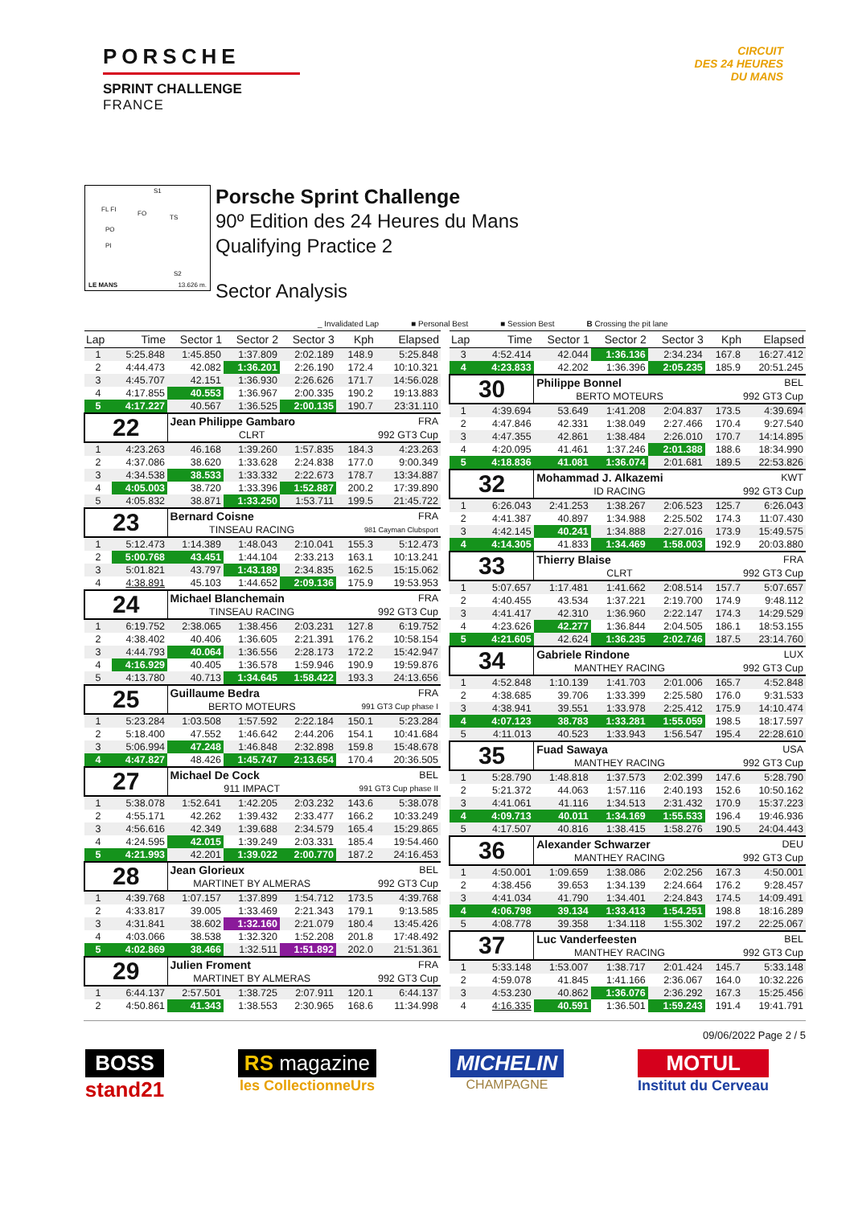PORSCHE
SPRINT CHALLENGE
FRANCE
CIRCUIT
DES 24 HEURES
DU MANS
S1
FL FI
FO
TS
PO
PI
S2
LE MANS 13.626 m.
Porsche Sprint Challenge
90º Edition des 24 Heures du Mans
Qualifying Practice 2
Sector Analysis
_ Invalidated Lap ■ Personal Best ■ Session Best B Crossing the pit lane
| Lap | Time | Sector 1 | Sector 2 | Sector 3 | Kph | Elapsed |
| --- | --- | --- | --- | --- | --- | --- |
| 1 | 5:25.848 | 1:45.850 | 1:37.809 | 2:02.189 | 148.9 | 5:25.848 |
| 2 | 4:44.473 | 42.082 | 1:36.201 | 2:26.190 | 172.4 | 10:10.321 |
| 3 | 4:45.707 | 42.151 | 1:36.930 | 2:26.626 | 171.7 | 14:56.028 |
| 4 | 4:17.855 | 40.553 | 1:36.967 | 2:00.335 | 190.2 | 19:13.883 |
| 5 | 4:17.227 | 40.567 | 1:36.525 | 2:00.135 | 190.7 | 23:31.110 |
| 22 | | Jean Philippe Gambaro | | | | FRA |
| | | CLRT | | | 992 GT3 Cup | |
| 1 | 4:23.263 | 46.168 | 1:39.260 | 1:57.835 | 184.3 | 4:23.263 |
| 2 | 4:37.086 | 38.620 | 1:33.628 | 2:24.838 | 177.0 | 9:00.349 |
| 3 | 4:34.538 | 38.533 | 1:33.332 | 2:22.673 | 178.7 | 13:34.887 |
| 4 | 4:05.003 | 38.720 | 1:33.396 | 1:52.887 | 200.2 | 17:39.890 |
| 5 | 4:05.832 | 38.871 | 1:33.250 | 1:53.711 | 199.5 | 21:45.722 |
| 23 | | Bernard Coisne | | | | FRA |
| | | TINSEAU RACING | | | 981 Cayman Clubsport | |
| 1 | 5:12.473 | 1:14.389 | 1:48.043 | 2:10.041 | 155.3 | 5:12.473 |
| 2 | 5:00.768 | 43.451 | 1:44.104 | 2:33.213 | 163.1 | 10:13.241 |
| 3 | 5:01.821 | 43.797 | 1:43.189 | 2:34.835 | 162.5 | 15:15.062 |
| 4 | 4:38.891 | 45.103 | 1:44.652 | 2:09.136 | 175.9 | 19:53.953 |
| 24 | | Michael Blanchemain | | | | FRA |
| | | TINSEAU RACING | | | 992 GT3 Cup | |
| 1 | 6:19.752 | 2:38.065 | 1:38.456 | 2:03.231 | 127.8 | 6:19.752 |
| 2 | 4:38.402 | 40.406 | 1:36.605 | 2:21.391 | 176.2 | 10:58.154 |
| 3 | 4:44.793 | 40.064 | 1:36.556 | 2:28.173 | 172.2 | 15:42.947 |
| 4 | 4:16.929 | 40.405 | 1:36.578 | 1:59.946 | 190.9 | 19:59.876 |
| 5 | 4:13.780 | 40.713 | 1:34.645 | 1:58.422 | 193.3 | 24:13.656 |
| 25 | | Guillaume Bedra | | | | FRA |
| | | BERTO MOTEURS | | | 991 GT3 Cup phase I | |
| 1 | 5:23.284 | 1:03.508 | 1:57.592 | 2:22.184 | 150.1 | 5:23.284 |
| 2 | 5:18.400 | 47.552 | 1:46.642 | 2:44.206 | 154.1 | 10:41.684 |
| 3 | 5:06.994 | 47.248 | 1:46.848 | 2:32.898 | 159.8 | 15:48.678 |
| 4 | 4:47.827 | 48.426 | 1:45.747 | 2:13.654 | 170.4 | 20:36.505 |
| 27 | | Michael De Cock | | | | BEL |
| | | 911 IMPACT | | | 991 GT3 Cup phase II | |
| 1 | 5:38.078 | 1:52.641 | 1:42.205 | 2:03.232 | 143.6 | 5:38.078 |
| 2 | 4:55.171 | 42.262 | 1:39.432 | 2:33.477 | 166.2 | 10:33.249 |
| 3 | 4:56.616 | 42.349 | 1:39.688 | 2:34.579 | 165.4 | 15:29.865 |
| 4 | 4:24.595 | 42.015 | 1:39.249 | 2:03.331 | 185.4 | 19:54.460 |
| 5 | 4:21.993 | 42.201 | 1:39.022 | 2:00.770 | 187.2 | 24:16.453 |
| 28 | | Jean Glorieux | | | | BEL |
| | | MARTINET BY ALMERAS | | | 992 GT3 Cup | |
| 1 | 4:39.768 | 1:07.157 | 1:37.899 | 1:54.712 | 173.5 | 4:39.768 |
| 2 | 4:33.817 | 39.005 | 1:33.469 | 2:21.343 | 179.1 | 9:13.585 |
| 3 | 4:31.841 | 38.602 | 1:32.160 | 2:21.079 | 180.4 | 13:45.426 |
| 4 | 4:03.066 | 38.538 | 1:32.320 | 1:52.208 | 201.8 | 17:48.492 |
| 5 | 4:02.869 | 38.466 | 1:32.511 | 1:51.892 | 202.0 | 21:51.361 |
| 29 | | Julien Froment | | | | FRA |
| | | MARTINET BY ALMERAS | | | 992 GT3 Cup | |
| 1 | 6:44.137 | 2:57.501 | 1:38.725 | 2:07.911 | 120.1 | 6:44.137 |
| 2 | 4:50.861 | 41.343 | 1:38.553 | 2:30.965 | 168.6 | 11:34.998 |
| Lap | Time | Sector 1 | Sector 2 | Sector 3 | Kph | Elapsed |
| --- | --- | --- | --- | --- | --- | --- |
| 3 | 4:52.414 | 42.044 | 1:36.136 | 2:34.234 | 167.8 | 16:27.412 |
| 4 | 4:23.833 | 42.202 | 1:36.396 | 2:05.235 | 185.9 | 20:51.245 |
| 30 | | Philippe Bonnel | | | | BEL |
| | | BERTO MOTEURS | | | 992 GT3 Cup | |
| 1 | 4:39.694 | 53.649 | 1:41.208 | 2:04.837 | 173.5 | 4:39.694 |
| 2 | 4:47.846 | 42.331 | 1:38.049 | 2:27.466 | 170.4 | 9:27.540 |
| 3 | 4:47.355 | 42.861 | 1:38.484 | 2:26.010 | 170.7 | 14:14.895 |
| 4 | 4:20.095 | 41.461 | 1:37.246 | 2:01.388 | 188.6 | 18:34.990 |
| 5 | 4:18.836 | 41.081 | 1:36.074 | 2:01.681 | 189.5 | 22:53.826 |
| 32 | | Mohammad J. Alkazemi | | | | KWT |
| | | ID RACING | | | 992 GT3 Cup | |
| 1 | 6:26.043 | 2:41.253 | 1:38.267 | 2:06.523 | 125.7 | 6:26.043 |
| 2 | 4:41.387 | 40.897 | 1:34.988 | 2:25.502 | 174.3 | 11:07.430 |
| 3 | 4:42.145 | 40.241 | 1:34.888 | 2:27.016 | 173.9 | 15:49.575 |
| 4 | 4:14.305 | 41.833 | 1:34.469 | 1:58.003 | 192.9 | 20:03.880 |
| 33 | | Thierry Blaise | | | | FRA |
| | | CLRT | | | 992 GT3 Cup | |
| 1 | 5:07.657 | 1:17.481 | 1:41.662 | 2:08.514 | 157.7 | 5:07.657 |
| 2 | 4:40.455 | 43.534 | 1:37.221 | 2:19.700 | 174.9 | 9:48.112 |
| 3 | 4:41.417 | 42.310 | 1:36.960 | 2:22.147 | 174.3 | 14:29.529 |
| 4 | 4:23.626 | 42.277 | 1:36.844 | 2:04.505 | 186.1 | 18:53.155 |
| 5 | 4:21.605 | 42.624 | 1:36.235 | 2:02.746 | 187.5 | 23:14.760 |
| 34 | | Gabriele Rindone | | | | LUX |
| | | MANTHEY RACING | | | 992 GT3 Cup | |
| 1 | 4:52.848 | 1:10.139 | 1:41.703 | 2:01.006 | 165.7 | 4:52.848 |
| 2 | 4:38.685 | 39.706 | 1:33.399 | 2:25.580 | 176.0 | 9:31.533 |
| 3 | 4:38.941 | 39.551 | 1:33.978 | 2:25.412 | 175.9 | 14:10.474 |
| 4 | 4:07.123 | 38.783 | 1:33.281 | 1:55.059 | 198.5 | 18:17.597 |
| 5 | 4:11.013 | 40.523 | 1:33.943 | 1:56.547 | 195.4 | 22:28.610 |
| 35 | | Fuad Sawaya | | | | USA |
| | | MANTHEY RACING | | | 992 GT3 Cup | |
| 1 | 5:28.790 | 1:48.818 | 1:37.573 | 2:02.399 | 147.6 | 5:28.790 |
| 2 | 5:21.372 | 44.063 | 1:57.116 | 2:40.193 | 152.6 | 10:50.162 |
| 3 | 4:41.061 | 41.116 | 1:34.513 | 2:31.432 | 170.9 | 15:37.223 |
| 4 | 4:09.713 | 40.011 | 1:34.169 | 1:55.533 | 196.4 | 19:46.936 |
| 5 | 4:17.507 | 40.816 | 1:38.415 | 1:58.276 | 190.5 | 24:04.443 |
| 36 | | Alexander Schwarzer | | | | DEU |
| | | MANTHEY RACING | | | 992 GT3 Cup | |
| 1 | 4:50.001 | 1:09.659 | 1:38.086 | 2:02.256 | 167.3 | 4:50.001 |
| 2 | 4:38.456 | 39.653 | 1:34.139 | 2:24.664 | 176.2 | 9:28.457 |
| 3 | 4:41.034 | 41.790 | 1:34.401 | 2:24.843 | 174.5 | 14:09.491 |
| 4 | 4:06.798 | 39.134 | 1:33.413 | 1:54.251 | 198.8 | 18:16.289 |
| 5 | 4:08.778 | 39.358 | 1:34.118 | 1:55.302 | 197.2 | 22:25.067 |
| 37 | | Luc Vanderfeesten | | | | BEL |
| | | MANTHEY RACING | | | 992 GT3 Cup | |
| 1 | 5:33.148 | 1:53.007 | 1:38.717 | 2:01.424 | 145.7 | 5:33.148 |
| 2 | 4:59.078 | 41.845 | 1:41.166 | 2:36.067 | 164.0 | 10:32.226 |
| 3 | 4:53.230 | 40.862 | 1:36.076 | 2:36.292 | 167.3 | 15:25.456 |
| 4 | 4:16.335 | 40.591 | 1:36.501 | 1:59.243 | 191.4 | 19:41.791 |
09/06/2022 Page 2 / 5
BOSS
stand21
RS magazine
les CollectionneUrs
MICHELIN
CHAMPAGNE
MOTUL
Institut du Cerveau